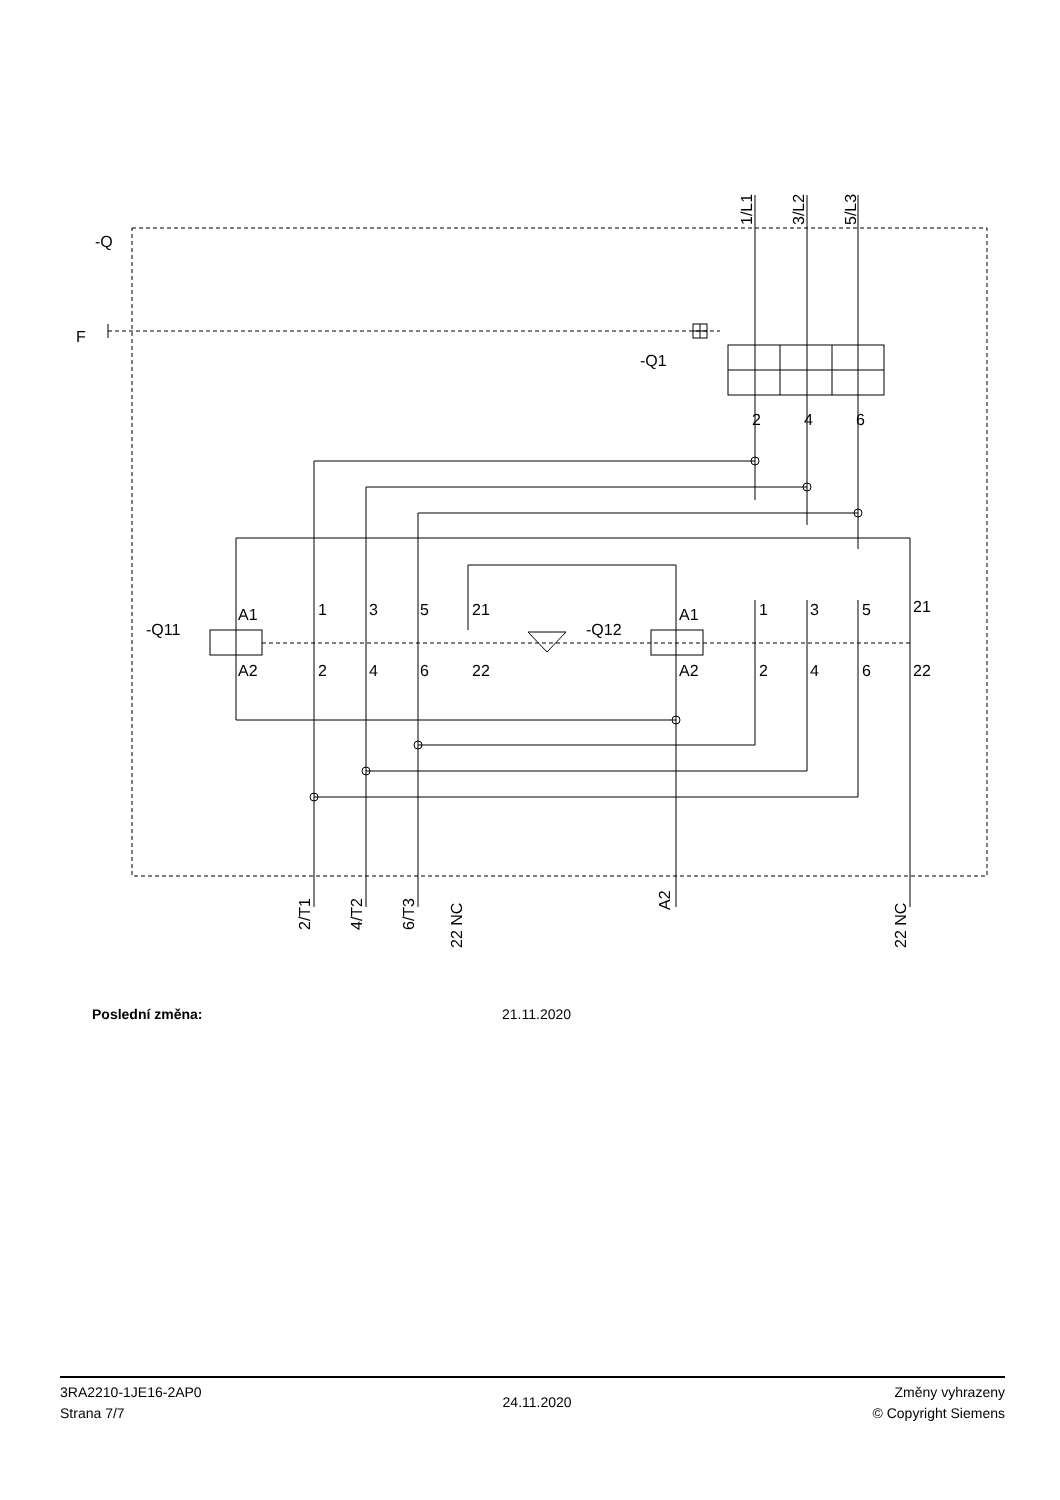-Q
F
-Q1
2
4
6
-Q11
-Q12
A1
A2
A1
A2
1
3
5
21
2
4
6
22
1
3
5
21
2
4
6
22
1/L1
3/L2
5/L3
2/T1
4/T2
6/T3
22 NC
A2
22 NC
Poslední změna: 21.11.2020
3RA2210-1JE16-2AP0
Strana 7/7
24.11.2020
Změny vyhrazeny
© Copyright Siemens